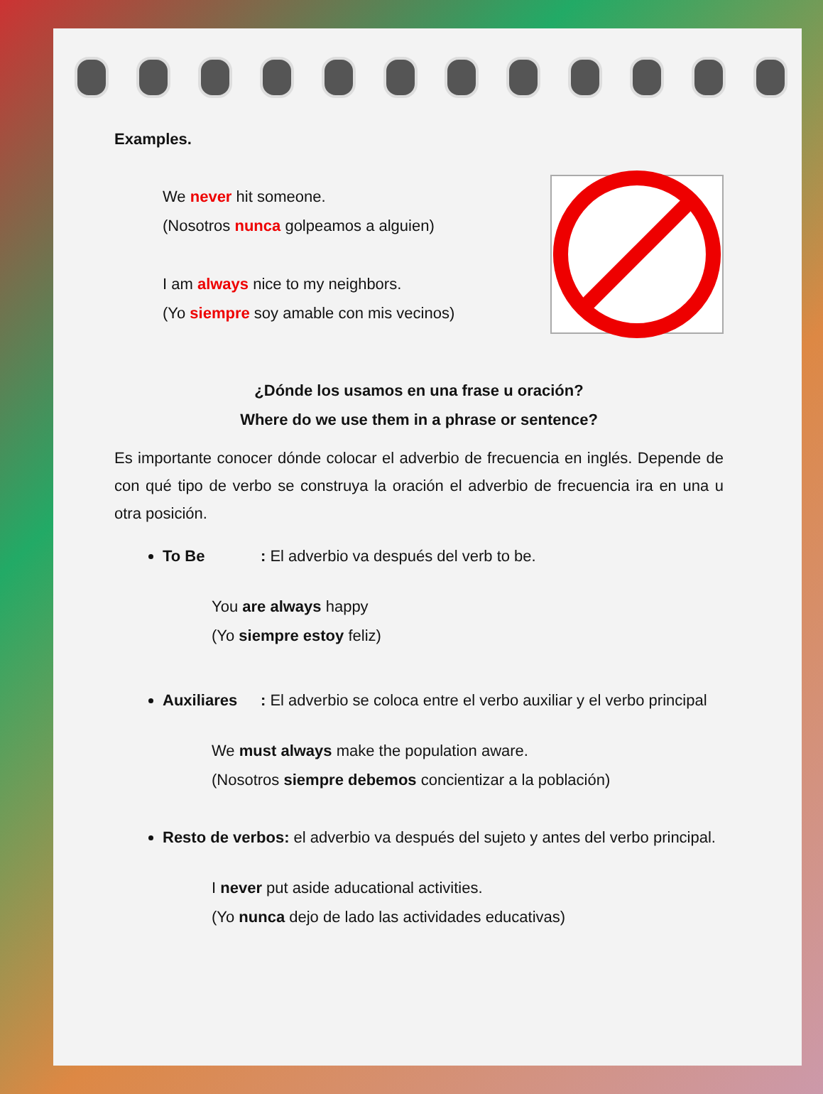Examples.
We never hit someone.
(Nosotros nunca golpeamos a alguien)
I am always nice to my neighbors.
(Yo siempre soy amable con mis vecinos)
¿Dónde los usamos en una frase u oración?
Where do we use them in a phrase or sentence?
Es importante conocer dónde colocar el adverbio de frecuencia en inglés. Depende de con qué tipo de verbo se construya la oración el adverbio de frecuencia ira en una u otra posición.
To Be: El adverbio va después del verb to be.
You are always happy
(Yo siempre estoy feliz)
Auxiliares: El adverbio se coloca entre el verbo auxiliar y el verbo principal
We must always make the population aware.
(Nosotros siempre debemos concientizar a la población)
Resto de verbos: el adverbio va después del sujeto y antes del verbo principal.
I never put aside aducational activities.
(Yo nunca dejo de lado las actividades educativas)